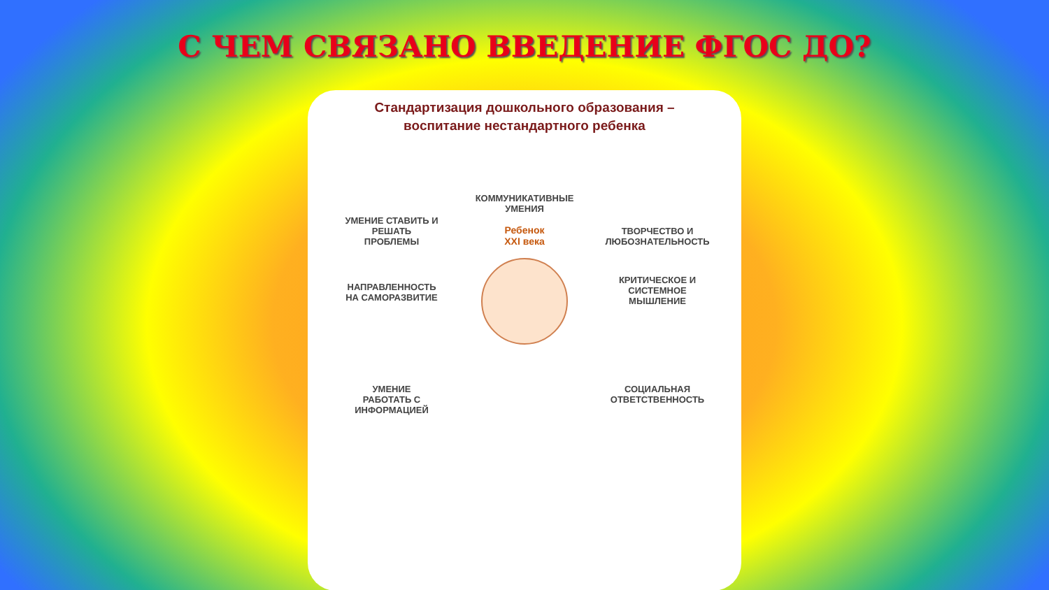С ЧЕМ СВЯЗАНО ВВЕДЕНИЕ ФГОС ДО?
Стандартизация дошкольного образования –
воспитание нестандартного ребенка
УМЕНИЕ СТАВИТЬ И
РЕШАТЬ
ПРОБЛЕМЫ
КОММУНИКАТИВНЫЕ
УМЕНИЯ
Ребенок
XXI века
ТВОРЧЕСТВО И
ЛЮБОЗНАТЕЛЬНОСТЬ
НАПРАВЛЕННОСТЬ
НА САМОРАЗВИТИЕ
КРИТИЧЕСКОЕ И
СИСТЕМНОЕ
МЫШЛЕНИЕ
УМЕНИЕ
РАБОТАТЬ С
ИНФОРМАЦИЕЙ
СОЦИАЛЬНАЯ
ОТВЕТСТВЕННОСТЬ